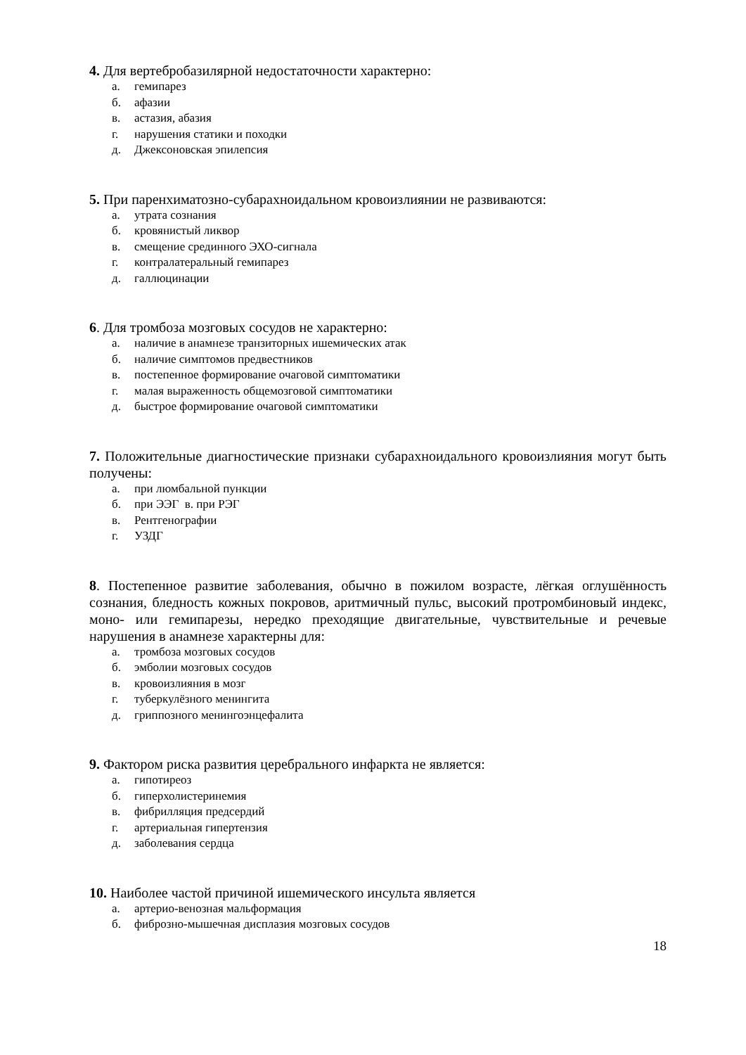4. Для вертебробазилярной недостаточности характерно:
а. гемипарез
б. афазии
в. астазия, абазия
г. нарушения статики и походки
д. Джексоновская эпилепсия
5. При паренхиматозно-субарахноидальном кровоизлиянии не развиваются:
а. утрата сознания
б. кровянистый ликвор
в. смещение срединного ЭХО-сигнала
г. контралатеральный гемипарез
д. галлюцинации
6. Для тромбоза мозговых сосудов не характерно:
а. наличие в анамнезе транзиторных ишемических атак
б. наличие симптомов предвестников
в. постепенное формирование очаговой симптоматики
г. малая выраженность общемозговой симптоматики
д. быстрое формирование очаговой симптоматики
7. Положительные диагностические признаки субарахноидального кровоизлияния могут быть получены:
а. при люмбальной пункции
б. при ЭЭГ в. при РЭГ
в. Рентгенографии
г. УЗДГ
8. Постепенное развитие заболевания, обычно в пожилом возрасте, лёгкая оглушённость сознания, бледность кожных покровов, аритмичный пульс, высокий протромбиновый индекс, моно- или гемипарезы, нередко преходящие двигательные, чувствительные и речевые нарушения в анамнезе характерны для:
а. тромбоза мозговых сосудов
б. эмболии мозговых сосудов
в. кровоизлияния в мозг
г. туберкулёзного менингита
д. гриппозного менингоэнцефалита
9. Фактором риска развития церебрального инфаркта не является:
а. гипотиреоз
б. гиперхолистеринемия
в. фибрилляция предсердий
г. артериальная гипертензия
д. заболевания сердца
10. Наиболее частой причиной ишемического инсульта является
а. артерио-венозная мальформация
б. фиброзно-мышечная дисплазия мозговых сосудов
18